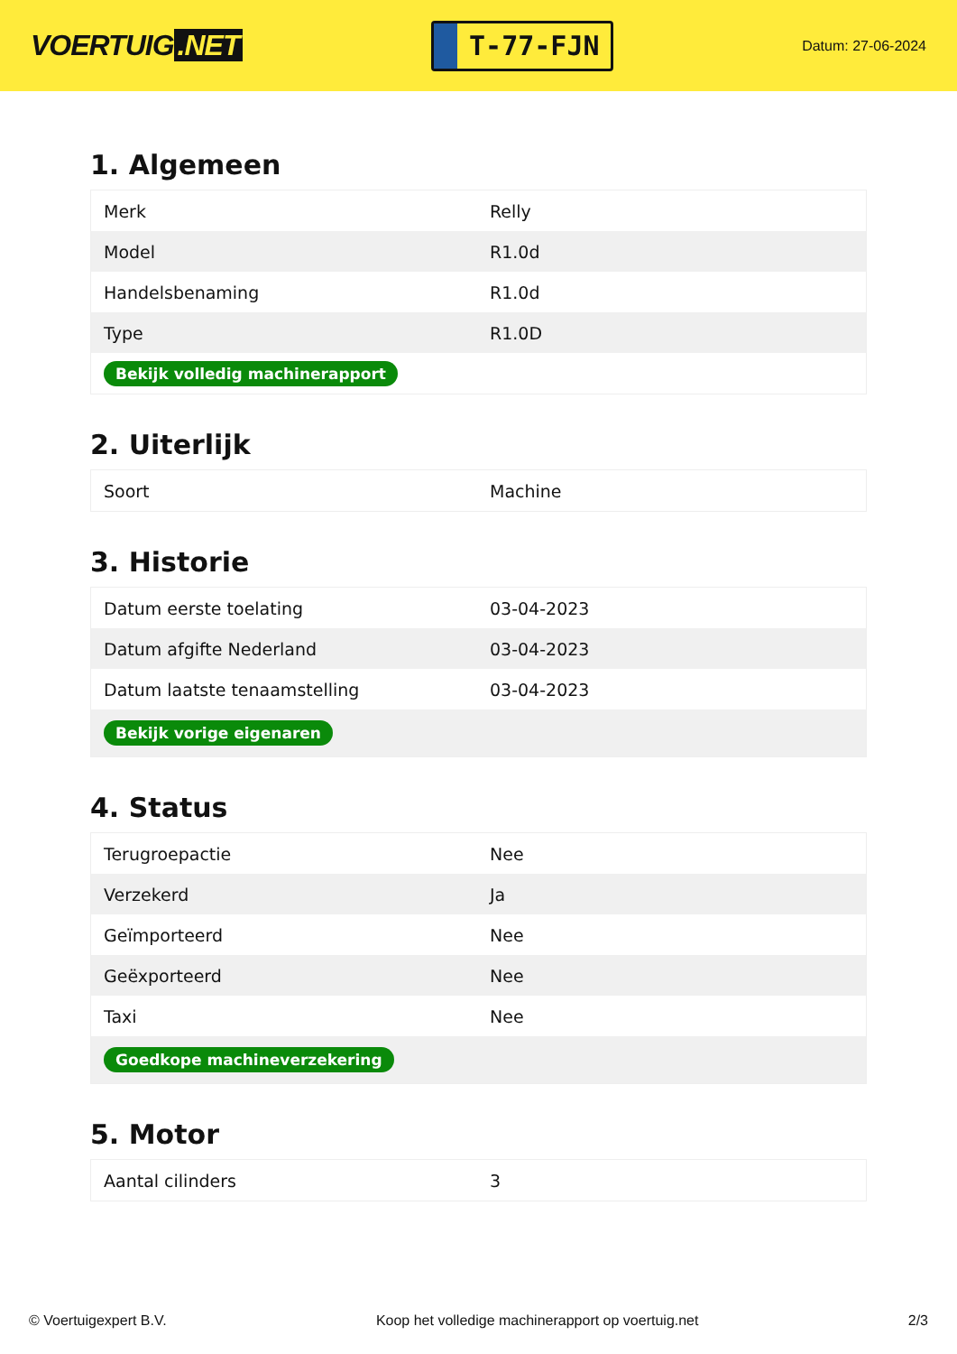VOERTUIG.NET
T-77-FJN
Datum: 27-06-2024
1. Algemeen
| Merk | Relly |
| Model | R1.0d |
| Handelsbenaming | R1.0d |
| Type | R1.0D |
| Bekijk volledig machinerapport | |
2. Uiterlijk
| Soort | Machine |
3. Historie
| Datum eerste toelating | 03-04-2023 |
| Datum afgifte Nederland | 03-04-2023 |
| Datum laatste tenaamstelling | 03-04-2023 |
| Bekijk vorige eigenaren | |
4. Status
| Terugroepactie | Nee |
| Verzekerd | Ja |
| Geïmporteerd | Nee |
| Geëxporteerd | Nee |
| Taxi | Nee |
| Goedkope machineverzekering | |
5. Motor
| Aantal cilinders | 3 |
© Voertuigexpert B.V. Koop het volledige machinerapport op voertuig.net 2/3